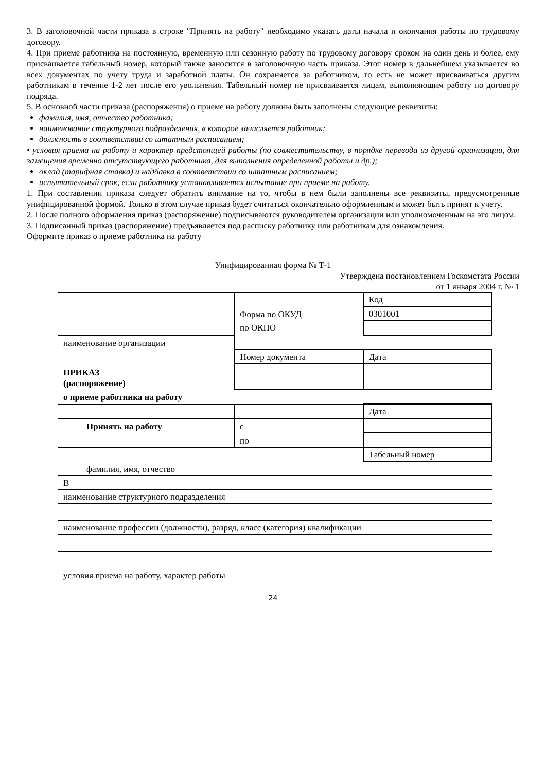3. В заголовочной части приказа в строке "Принять на работу" необходимо указать даты начала и окончания работы по трудовому договору.
4. При приеме работника на постоянную, временную или сезонную работу по трудовому договору сроком на один день и более, ему присваивается табельный номер, который также заносится в заголовочную часть приказа. Этот номер в дальнейшем указывается во всех документах по учету труда и заработной платы. Он сохраняется за работником, то есть не может присваиваться другим работникам в течение 1-2 лет после его увольнения. Табельный номер не присваивается лицам, выполняющим работу по договору подряда.
5. В основной части приказа (распоряжения) о приеме на работу должны быть заполнены следующие реквизиты:
фамилия, имя, отчество работника;
наименование структурного подразделения, в которое зачисляется работник;
должность в соответствии со штатным расписанием;
• условия приема на работу и характер предстоящей работы (по совместительству, в порядке перевода из другой организации, для замещения временно отсутствующего работника, для выполнения определенной работы и др.);
оклад (тарифная ставка) и надбавка в соответствии со штатным расписанием;
испытательный срок, если работнику устанавливается испытание при приеме на работу.
1. При составлении приказа следует обратить внимание на то, чтобы в нем были заполнены все реквизиты, предусмотренные унифицированной формой. Только в этом случае приказ будет считаться окончательно оформленным и может быть принят к учету.
2. После полного оформления приказ (распоряжение) подписываются руководителем организации или уполномоченным на это лицом.
3. Подписанный приказ (распоряжение) предъявляется под расписку работнику или работникам для ознакомления.
Оформите приказ о приеме работника на работу
Унифицированная форма № Т-1
Утверждена постановлением Госкомстата России
от 1 января 2004 г. № 1
| | | Форма по ОКУД | | | Код |
| | | | | | 0301001 |
| | | по ОКПО | | | |
| наименование организации | | | | | |
| | | | Номер документа | | Дата |
| ПРИКАЗ (распоряжение) | | | | | |
| о приеме работника на работу | | | | | |
| | | | | Дата | |
| Принять на работу | | | с | | |
| | | | по | | |
| | | | | | Табельный номер |
| фамилия, имя, отчество | | | | | |
| В | | | | | |
| наименование структурного подразделения | | | | | |
| наименование профессии (должности), разряд, класс (категория) квалификации | | | | | |
| условия приема на работу, характер работы | | | | | |
24